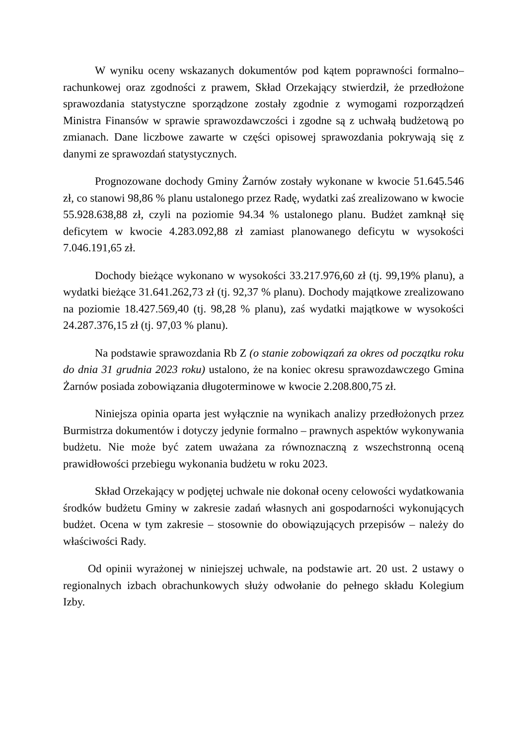W wyniku oceny wskazanych dokumentów pod kątem poprawności formalno–rachunkowej oraz zgodności z prawem, Skład Orzekający stwierdził, że przedłożone sprawozdania statystyczne sporządzone zostały zgodnie z wymogami rozporządzeń Ministra Finansów w sprawie sprawozdawczości i zgodne są z uchwałą budżetową po zmianach. Dane liczbowe zawarte w części opisowej sprawozdania pokrywają się z danymi ze sprawozdań statystycznych.
Prognozowane dochody Gminy Żarnów zostały wykonane w kwocie 51.645.546 zł, co stanowi 98,86 % planu ustalonego przez Radę, wydatki zaś zrealizowano w kwocie 55.928.638,88 zł, czyli na poziomie 94.34 % ustalonego planu. Budżet zamknął się deficytem w kwocie 4.283.092,88 zł zamiast planowanego deficytu w wysokości 7.046.191,65 zł.
Dochody bieżące wykonano w wysokości 33.217.976,60 zł (tj. 99,19% planu), a wydatki bieżące 31.641.262,73 zł (tj. 92,37 % planu). Dochody majątkowe zrealizowano na poziomie 18.427.569,40 (tj. 98,28 % planu), zaś wydatki majątkowe w wysokości 24.287.376,15 zł (tj. 97,03 % planu).
Na podstawie sprawozdania Rb Z (o stanie zobowiązań za okres od początku roku do dnia 31 grudnia 2023 roku) ustalono, że na koniec okresu sprawozdawczego Gmina Żarnów posiada zobowiązania długoterminowe w kwocie 2.208.800,75 zł.
Niniejsza opinia oparta jest wyłącznie na wynikach analizy przedłożonych przez Burmistrza dokumentów i dotyczy jedynie formalno – prawnych aspektów wykonywania budżetu. Nie może być zatem uważana za równoznaczną z wszechstronną oceną prawidłowości przebiegu wykonania budżetu w roku 2023.
Skład Orzekający w podjętej uchwale nie dokonał oceny celowości wydatkowania środków budżetu Gminy w zakresie zadań własnych ani gospodarności wykonujących budżet. Ocena w tym zakresie – stosownie do obowiązujących przepisów – należy do właściwości Rady.
Od opinii wyrażonej w niniejszej uchwale, na podstawie art. 20 ust. 2 ustawy o regionalnych izbach obrachunkowych służy odwołanie do pełnego składu Kolegium Izby.